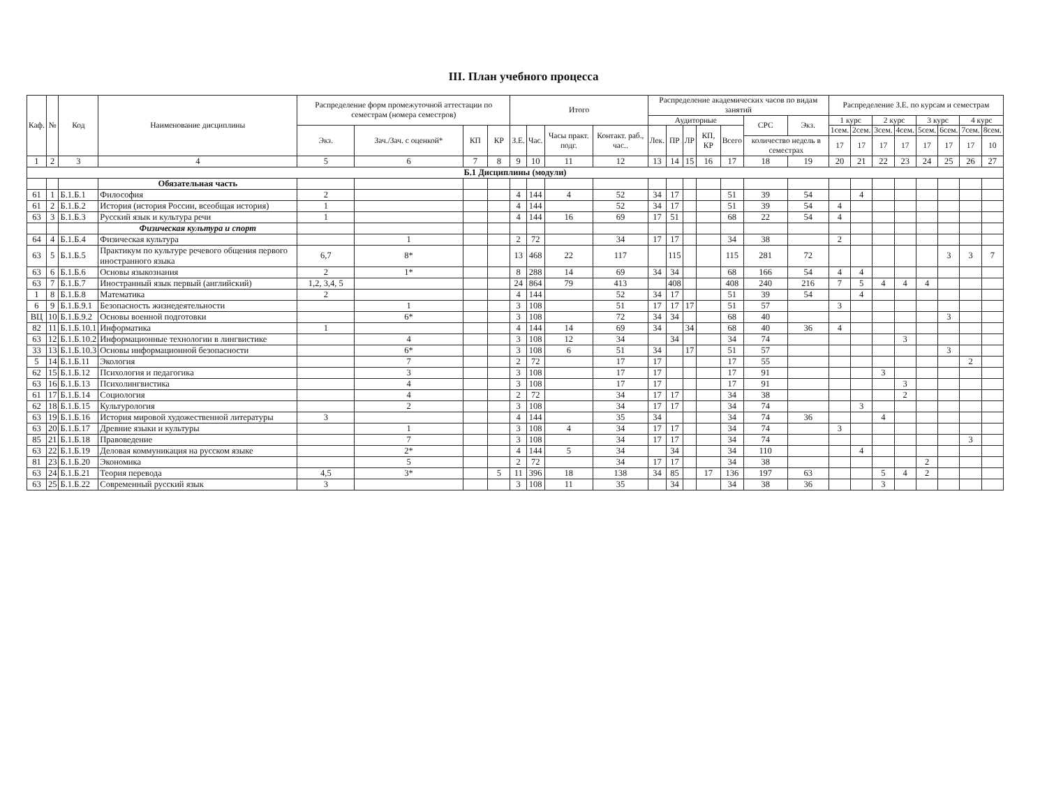III. План учебного процесса
| Каф. | № | Код | Наименование дисциплины | Распределение форм промежуточной аттестации по семестрам (номера семестров) | | | | Итого | | | | Распределение академических часов по видам занятий | | | | | | | Распределение З.Е. по курсам и семестрам | | | | | | | |
| --- | --- | --- | --- | --- | --- | --- | --- | --- | --- | --- | --- | --- | --- | --- | --- | --- | --- | --- | --- | --- | --- | --- | --- | --- | --- | --- |
| | | | | | | | | | | | | Аудиторные | | | | | СРС | Экз. | 1 курс | | 2 курс | | 3 курс | | 4 курс | |
| | | | | Экз. | Зач./Зач. с оценкой* | КП | КР | З.Е. | Час. | Часы практ. подг. | Контакт. раб., час.. | Лек. | ПР | ЛР | КП, КР | Всего | | | 1сем. | 2сем. | 3сем. | 4сем. | 5сем. | 6сем. | 7сем. | 8сем. |
| | | | | | | | | | | | | | | | | | количество недель в семестрах | | 17 | 17 | 17 | 17 | 17 | 17 | 17 | 10 |
| 1 | 2 | 3 | 4 | 5 | 6 | 7 | 8 | 9 | 10 | 11 | 12 | 13 | 14 | 15 | 16 | 17 | 18 | 19 | 20 | 21 | 22 | 23 | 24 | 25 | 26 | 27 |
| Б.1 Дисциплины (модули) | | | | | | | | | | | | | | | | | | | | | | | | | | |
| | | | Обязательная часть | | | | | | | | | | | | | | | | | | | | | | | |
| 61 | 1 | Б.1.Б.1 | Философия | 2 | | | | 4 | 144 | 4 | 52 | 34 | 17 | | | 51 | 39 | 54 | | 4 | | | | | | |
| 61 | 2 | Б.1.Б.2 | История (история России, всеобщая история) | 1 | | | | 4 | 144 | | 52 | 34 | 17 | | | 51 | 39 | 54 | 4 | | | | | | | |
| 63 | 3 | Б.1.Б.3 | Русский язык и культура речи | 1 | | | | 4 | 144 | 16 | 69 | 17 | 51 | | | 68 | 22 | 54 | 4 | | | | | | | |
| | | | Физическая культура и спорт | | | | | | | | | | | | | | | | | | | | | | | |
| 64 | 4 | Б.1.Б.4 | Физическая культура | | 1 | | | 2 | 72 | | 34 | 17 | 17 | | | 34 | 38 | | 2 | | | | | | | |
| 63 | 5 | Б.1.Б.5 | Практикум по культуре речевого общения первого иностранного языка | 6,7 | 8* | | | 13 | 468 | 22 | 117 | | 115 | | | 115 | 281 | 72 | | | | | | 3 | 3 | 7 |
| 63 | 6 | Б.1.Б.6 | Основы языкознания | 2 | 1* | | | 8 | 288 | 14 | 69 | 34 | 34 | | | 68 | 166 | 54 | 4 | 4 | | | | | | |
| 63 | 7 | Б.1.Б.7 | Иностранный язык первый (английский) | 1,2, 3,4, 5 | | | | 24 | 864 | 79 | 413 | | 408 | | | 408 | 240 | 216 | 7 | 5 | 4 | 4 | 4 | | | |
| 1 | 8 | Б.1.Б.8 | Математика | 2 | | | | 4 | 144 | | 52 | 34 | 17 | | | 51 | 39 | 54 | | 4 | | | | | | |
| 6 | 9 | Б.1.Б.9.1 | Безопасность жизнедеятельности | | 1 | | | 3 | 108 | | 51 | 17 | 17 | 17 | | 51 | 57 | | 3 | | | | | | | |
| ВЦ | 10 | Б.1.Б.9.2 | Основы военной подготовки | | 6* | | | 3 | 108 | | 72 | 34 | 34 | | | 68 | 40 | | | | | | | 3 | | |
| 82 | 11 | Б.1.Б.10.1 | Информатика | 1 | | | | 4 | 144 | 14 | 69 | 34 | | 34 | | 68 | 40 | 36 | 4 | | | | | | | |
| 63 | 12 | Б.1.Б.10.2 | Информационные технологии в лингвистике | | 4 | | | 3 | 108 | 12 | 34 | | 34 | | | 34 | 74 | | | | | 3 | | | | |
| 33 | 13 | Б.1.Б.10.3 | Основы информационной безопасности | | 6* | | | 3 | 108 | 6 | 51 | 34 | | 17 | | 51 | 57 | | | | | | | 3 | | |
| 5 | 14 | Б.1.Б.11 | Экология | | 7 | | | 2 | 72 | | 17 | 17 | | | | 17 | 55 | | | | | | | | 2 | |
| 62 | 15 | Б.1.Б.12 | Психология и педагогика | | 3 | | | 3 | 108 | | 17 | 17 | | | | 17 | 91 | | | | 3 | | | | | |
| 63 | 16 | Б.1.Б.13 | Психолингвистика | | 4 | | | 3 | 108 | | 17 | 17 | | | | 17 | 91 | | | | | 3 | | | | |
| 61 | 17 | Б.1.Б.14 | Социология | | 4 | | | 2 | 72 | | 34 | 17 | 17 | | | 34 | 38 | | | | | 2 | | | | |
| 62 | 18 | Б.1.Б.15 | Культурология | | 2 | | | 3 | 108 | | 34 | 17 | 17 | | | 34 | 74 | | | 3 | | | | | | |
| 63 | 19 | Б.1.Б.16 | История мировой художественной литературы | 3 | | | | 4 | 144 | | 35 | 34 | | | | 34 | 74 | 36 | | | 4 | | | | | |
| 63 | 20 | Б.1.Б.17 | Древние языки и культуры | | 1 | | | 3 | 108 | 4 | 34 | 17 | 17 | | | 34 | 74 | | 3 | | | | | | | |
| 85 | 21 | Б.1.Б.18 | Правоведение | | 7 | | | 3 | 108 | | 34 | 17 | 17 | | | 34 | 74 | | | | | | | | 3 | |
| 63 | 22 | Б.1.Б.19 | Деловая коммуникация на русском языке | | 2* | | | 4 | 144 | 5 | 34 | | 34 | | | 34 | 110 | | | 4 | | | | | | |
| 81 | 23 | Б.1.Б.20 | Экономика | | 5 | | | 2 | 72 | | 34 | 17 | 17 | | | 34 | 38 | | | | | | 2 | | | |
| 63 | 24 | Б.1.Б.21 | Теория перевода | 4,5 | 3* | | 5 | 11 | 396 | 18 | 138 | 34 | 85 | | 17 | 136 | 197 | 63 | | | 5 | 4 | 2 | | | |
| 63 | 25 | Б.1.Б.22 | Современный русский язык | 3 | | | | 3 | 108 | 11 | 35 | | 34 | | | 34 | 38 | 36 | | | 3 | | | | | |